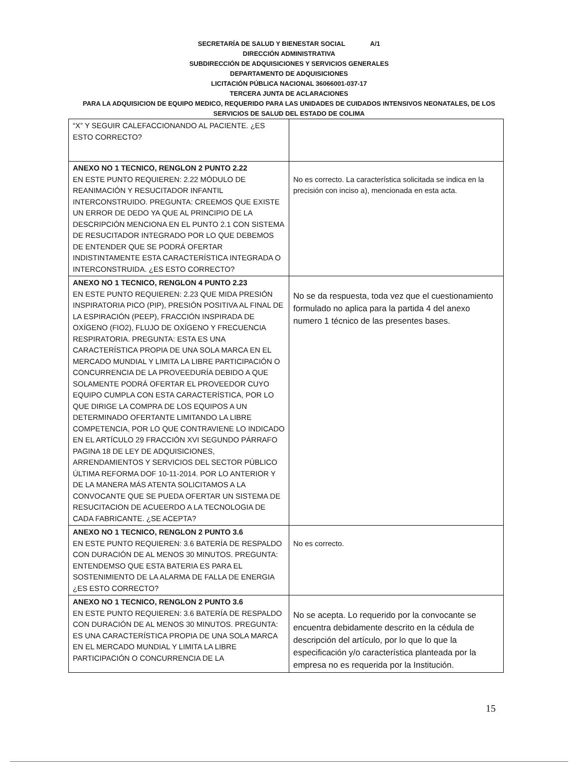SECRETARÍA DE SALUD Y BIENESTAR SOCIAL A/1
DIRECCIÓN ADMINISTRATIVA
SUBDIRECCIÓN DE ADQUISICIONES Y SERVICIOS GENERALES
DEPARTAMENTO DE ADQUISICIONES
LICITACIÓN PÚBLICA NACIONAL 36066001-037-17
TERCERA JUNTA DE ACLARACIONES
PARA LA ADQUISICION DE EQUIPO MEDICO, REQUERIDO PARA LAS UNIDADES DE CUIDADOS INTENSIVOS NEONATALES, DE LOS SERVICIOS DE SALUD DEL ESTADO DE COLIMA
| “X” Y SEGUIR CALEFACCIONANDO AL PACIENTE. ¿ES ESTO CORRECTO? | |
| ANEXO NO 1 TECNICO, RENGLON 2 PUNTO 2.22 EN ESTE PUNTO REQUIEREN: 2.22 MÓDULO DE REANIMACIÓN Y RESUCITADOR INFANTIL INTERCONSTRUIDO. PREGUNTA: CREEMOS QUE EXISTE UN ERROR DE DEDO YA QUE AL PRINCIPIO DE LA DESCRIPCIÓN MENCIONA EN EL PUNTO 2.1 CON SISTEMA DE RESUCITADOR INTEGRADO POR LO QUE DEBEMOS DE ENTENDER QUE SE PODRÁ OFERTAR INDISTINTAMENTE ESTA CARACTERÍSTICA INTEGRADA O INTERCONSTRUIDA. ¿ES ESTO CORRECTO? | No es correcto. La característica solicitada se indica en la precisión con inciso a), mencionada en esta acta. |
| ANEXO NO 1 TECNICO, RENGLON 4 PUNTO 2.23 EN ESTE PUNTO REQUIEREN: 2.23 QUE MIDA PRESIÓN INSPIRATORIA PICO (PIP), PRESIÓN POSITIVA AL FINAL DE LA ESPIRACIÓN (PEEP), FRACCIÓN INSPIRADA DE OXÍGENO (FIO2), FLUJO DE OXÍGENO Y FRECUENCIA RESPIRATORIA. PREGUNTA: ESTA ES UNA CARACTERÍSTICA PROPIA DE UNA SOLA MARCA EN EL MERCADO MUNDIAL Y LIMITA LA LIBRE PARTICIPACIÓN O CONCURRENCIA DE LA PROVEEDURÍA DEBIDO A QUE SOLAMENTE PODRÁ OFERTAR EL PROVEEDOR CUYO EQUIPO CUMPLA CON ESTA CARACTERÍSTICA, POR LO QUE DIRIGE LA COMPRA DE LOS EQUIPOS A UN DETERMINADO OFERTANTE LIMITANDO LA LIBRE COMPETENCIA, POR LO QUE CONTRAVIENE LO INDICADO EN EL ARTÍCULO 29 FRACCIÓN XVI SEGUNDO PÁRRAFO PAGINA 18 DE LEY DE ADQUISICIONES, ARRENDAMIENTOS Y SERVICIOS DEL SECTOR PÚBLICO ÚLTIMA REFORMA DOF 10-11-2014. POR LO ANTERIOR Y DE LA MANERA MÁS ATENTA SOLICITAMOS A LA CONVOCANTE QUE SE PUEDA OFERTAR UN SISTEMA DE RESUCITACION DE ACUEERDO A LA TECNOLOGIA DE CADA FABRICANTE. ¿SE ACEPTA? | No se da respuesta, toda vez que el cuestionamiento formulado no aplica para la partida 4 del anexo numero 1 técnico de las presentes bases. |
| ANEXO NO 1 TECNICO, RENGLON 2 PUNTO 3.6 EN ESTE PUNTO REQUIEREN: 3.6 BATERÍA DE RESPALDO CON DURACIÓN DE AL MENOS 30 MINUTOS. PREGUNTA: ENTENDEMSO QUE ESTA BATERIA ES PARA EL SOSTENIMIENTO DE LA ALARMA DE FALLA DE ENERGIA ¿ES ESTO CORRECTO? | No es correcto. |
| ANEXO NO 1 TECNICO, RENGLON 2 PUNTO 3.6 EN ESTE PUNTO REQUIEREN: 3.6 BATERÍA DE RESPALDO CON DURACIÓN DE AL MENOS 30 MINUTOS. PREGUNTA: ES UNA CARACTERÍSTICA PROPIA DE UNA SOLA MARCA EN EL MERCADO MUNDIAL Y LIMITA LA LIBRE PARTICIPACIÓN O CONCURRENCIA DE LA | No se acepta. Lo requerido por la convocante se encuentra debidamente descrito en la cédula de descripción del artículo, por lo que lo que la especificación y/o característica planteada por la empresa no es requerida por la Institución. |
15